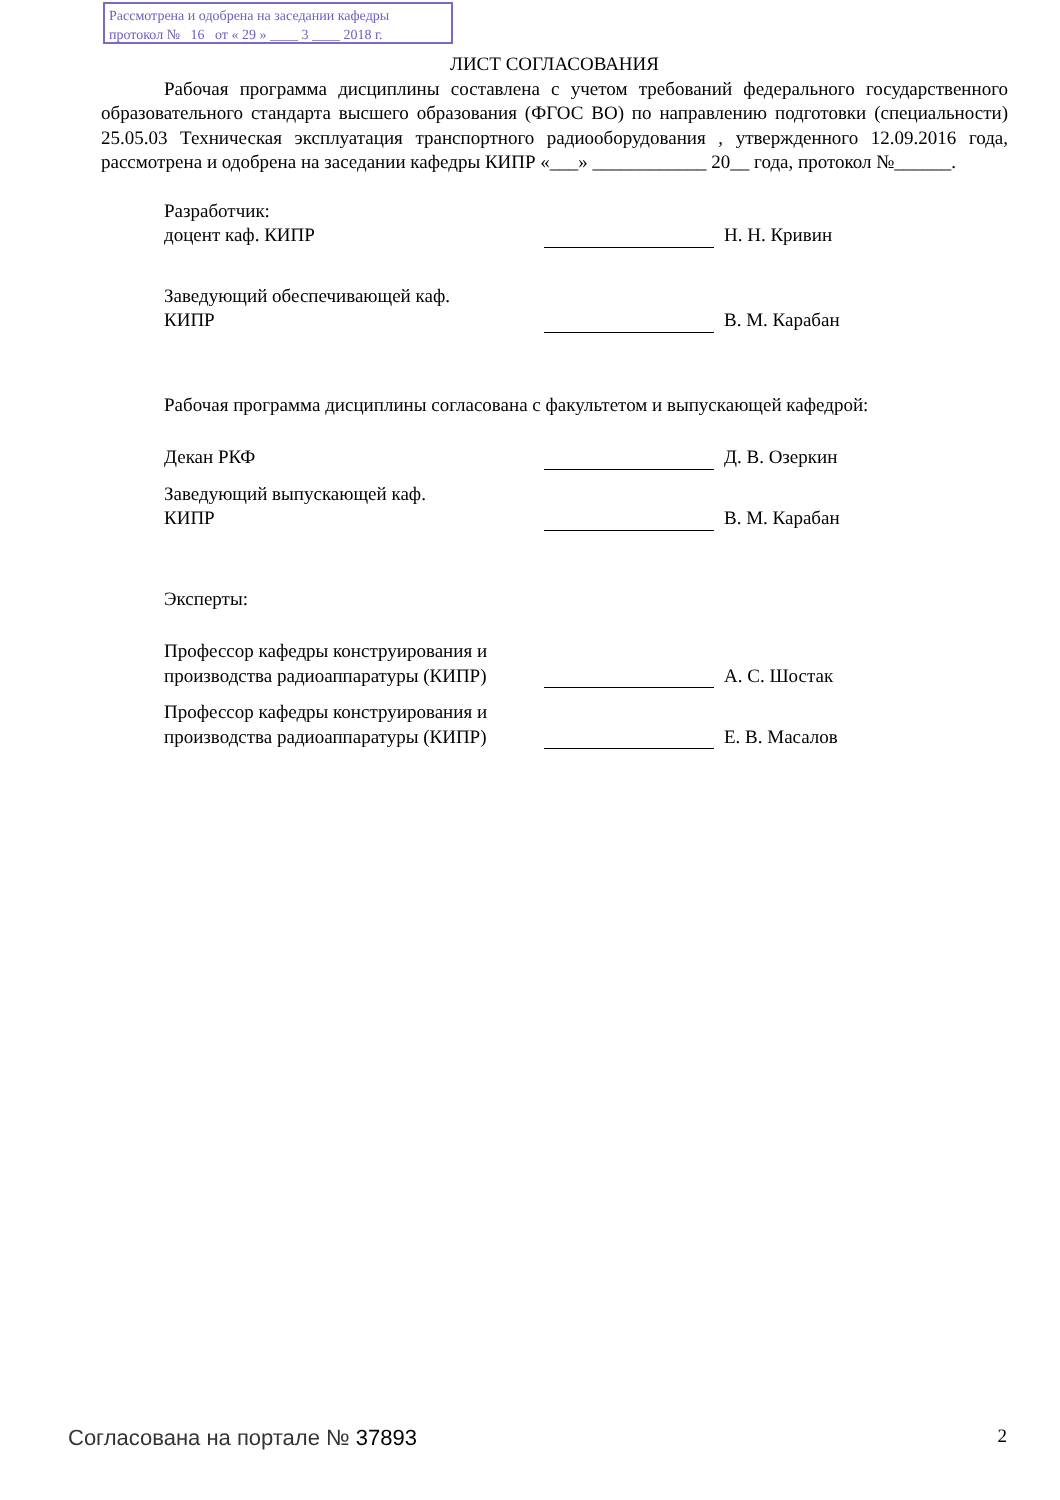Рассмотрена и одобрена на заседании кафедры
протокол № 16 от « 29 » ____ 3 ____ 2018 г.
ЛИСТ СОГЛАСОВАНИЯ
Рабочая программа дисциплины составлена с учетом требований федерального государственного образовательного стандарта высшего образования (ФГОС ВО) по направлению подготовки (специальности) 25.05.03 Техническая эксплуатация транспортного радиооборудования , утвержденного 12.09.2016 года, рассмотрена и одобрена на заседании кафедры КИПР «___» ____________ 20__ года, протокол №______.
Разработчик:
доцент каф. КИПР
Н. Н. Кривин
Заведующий обеспечивающей каф.
КИПР
В. М. Карабан
Рабочая программа дисциплины согласована с факультетом и выпускающей кафедрой:
Декан РКФ
Д. В. Озеркин
Заведующий выпускающей каф.
КИПР
В. М. Карабан
Эксперты:
Профессор кафедры конструирования и производства радиоаппаратуры (КИПР)
А. С. Шостак
Профессор кафедры конструирования и производства радиоаппаратуры (КИПР)
Е. В. Масалов
Согласована на портале № 37893 2